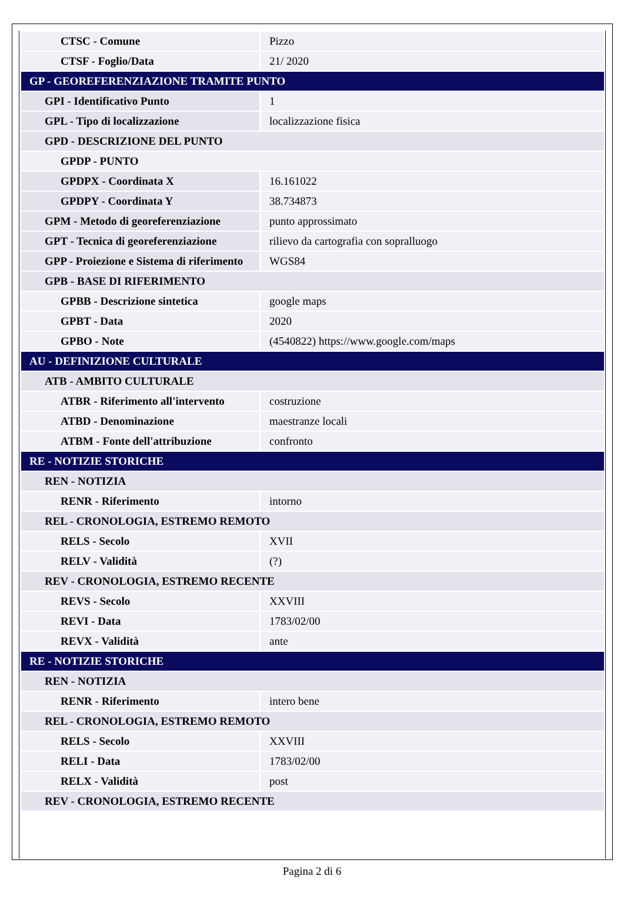| CTSC - Comune | Pizzo |
| CTSF - Foglio/Data | 21/ 2020 |
| GP - GEOREFERENZIAZIONE TRAMITE PUNTO | |
| GPI - Identificativo Punto | 1 |
| GPL - Tipo di localizzazione | localizzazione fisica |
| GPD - DESCRIZIONE DEL PUNTO | |
| GPDP - PUNTO | |
| GPDPX - Coordinata X | 16.161022 |
| GPDPY - Coordinata Y | 38.734873 |
| GPM - Metodo di georeferenziazione | punto approssimato |
| GPT - Tecnica di georeferenziazione | rilievo da cartografia con sopralluogo |
| GPP - Proiezione e Sistema di riferimento | WGS84 |
| GPB - BASE DI RIFERIMENTO | |
| GPBB - Descrizione sintetica | google maps |
| GPBT - Data | 2020 |
| GPBO - Note | (4540822) https://www.google.com/maps |
| AU - DEFINIZIONE CULTURALE | |
| ATB - AMBITO CULTURALE | |
| ATBR - Riferimento all'intervento | costruzione |
| ATBD - Denominazione | maestranze locali |
| ATBM - Fonte dell'attribuzione | confronto |
| RE - NOTIZIE STORICHE | |
| REN - NOTIZIA | |
| RENR - Riferimento | intorno |
| REL - CRONOLOGIA, ESTREMO REMOTO | |
| RELS - Secolo | XVII |
| RELV - Validità | (?) |
| REV - CRONOLOGIA, ESTREMO RECENTE | |
| REVS - Secolo | XXVIII |
| REVI - Data | 1783/02/00 |
| REVX - Validità | ante |
| RE - NOTIZIE STORICHE | |
| REN - NOTIZIA | |
| RENR - Riferimento | intero bene |
| REL - CRONOLOGIA, ESTREMO REMOTO | |
| RELS - Secolo | XXVIII |
| RELI - Data | 1783/02/00 |
| RELX - Validità | post |
| REV - CRONOLOGIA, ESTREMO RECENTE | |
Pagina 2 di 6